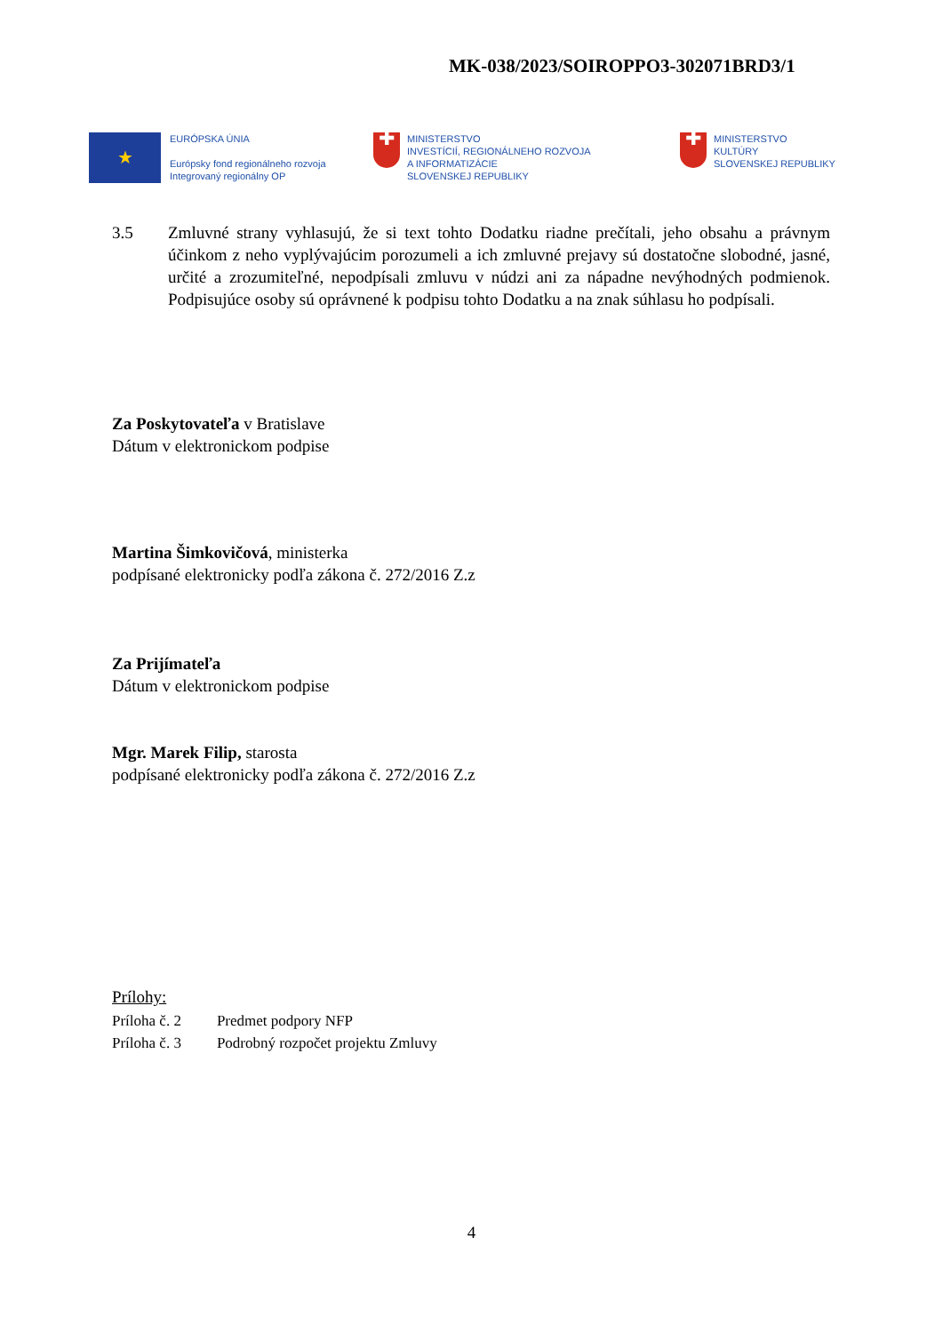MK-038/2023/SOIROPPO3-302071BRD3/1
★
EURÓPSKA ÚNIA
Európsky fond regionálneho rozvoja
Integrovaný regionálny OP
✚
MINISTERSTVO
INVESTÍCIÍ, REGIONÁLNEHO ROZVOJA
A INFORMATIZÁCIE
SLOVENSKEJ REPUBLIKY
✚
MINISTERSTVO
KULTÚRY
SLOVENSKEJ REPUBLIKY
3.5 Zmluvné strany vyhlasujú, že si text tohto Dodatku riadne prečítali, jeho obsahu a právnym účinkom z neho vyplývajúcim porozumeli a ich zmluvné prejavy sú dostatočne slobodné, jasné, určité a zrozumiteľné, nepodpísali zmluvu v núdzi ani za nápadne nevýhodných podmienok. Podpisujúce osoby sú oprávnené k podpisu tohto Dodatku a na znak súhlasu ho podpísali.
Za Poskytovateľa v Bratislave
Dátum v elektronickom podpise
Martina Šimkovičová, ministerka
podpísané elektronicky podľa zákona č. 272/2016 Z.z
Za Prijímateľa
Dátum v elektronickom podpise
Mgr. Marek Filip, starosta
podpísané elektronicky podľa zákona č. 272/2016 Z.z
Prílohy:
| Príloha č. 2 | Predmet podpory NFP |
| Príloha č. 3 | Podrobný rozpočet projektu Zmluvy |
4